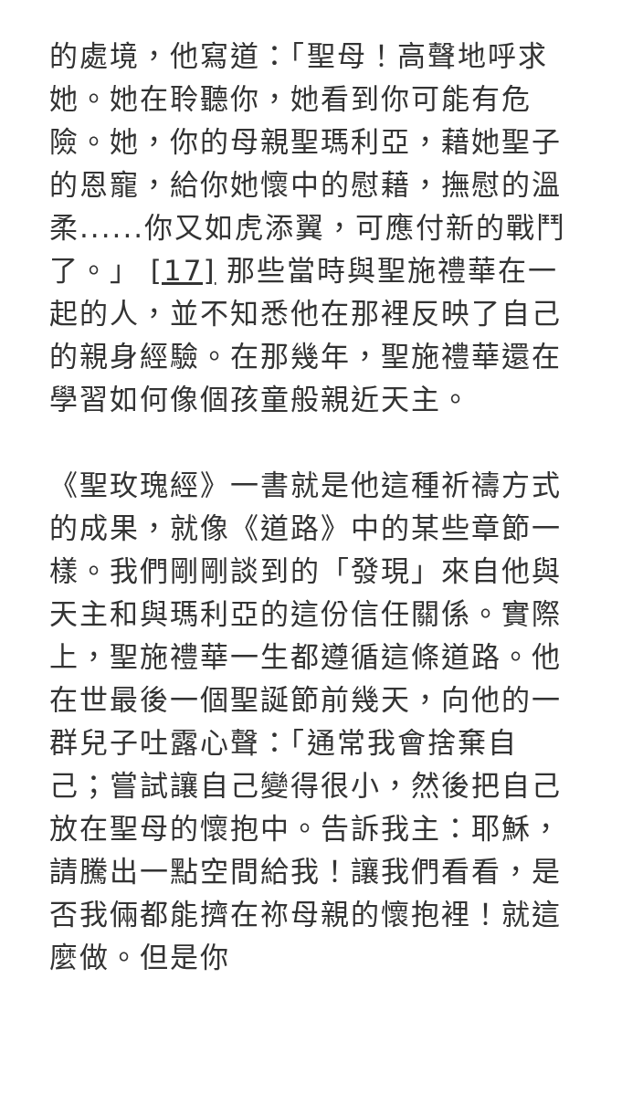的處境，他寫道：「聖母！高聲地呼求她。她在聆聽你，她看到你可能有危險。她，你的母親聖瑪利亞，藉她聖子的恩寵，給你她懷中的慰藉，撫慰的溫柔......你又如虎添翼，可應付新的戰鬥了。」 [17] 那些當時與聖施禮華在一起的人，並不知悉他在那裡反映了自己的親身經驗。在那幾年，聖施禮華還在學習如何像個孩童般親近天主。
《聖玫瑰經》一書就是他這種祈禱方式的成果，就像《道路》中的某些章節一樣。我們剛剛談到的「發現」來自他與天主和與瑪利亞的這份信任關係。實際上，聖施禮華一生都遵循這條道路。他在世最後一個聖誕節前幾天，向他的一群兒子吐露心聲：「通常我會捨棄自己；嘗試讓自己變得很小，然後把自己放在聖母的懷抱中。告訴我主：耶穌，請騰出一點空間給我！讓我們看看，是否我倆都能擠在祢母親的懷抱裡！就這麼做。但是你